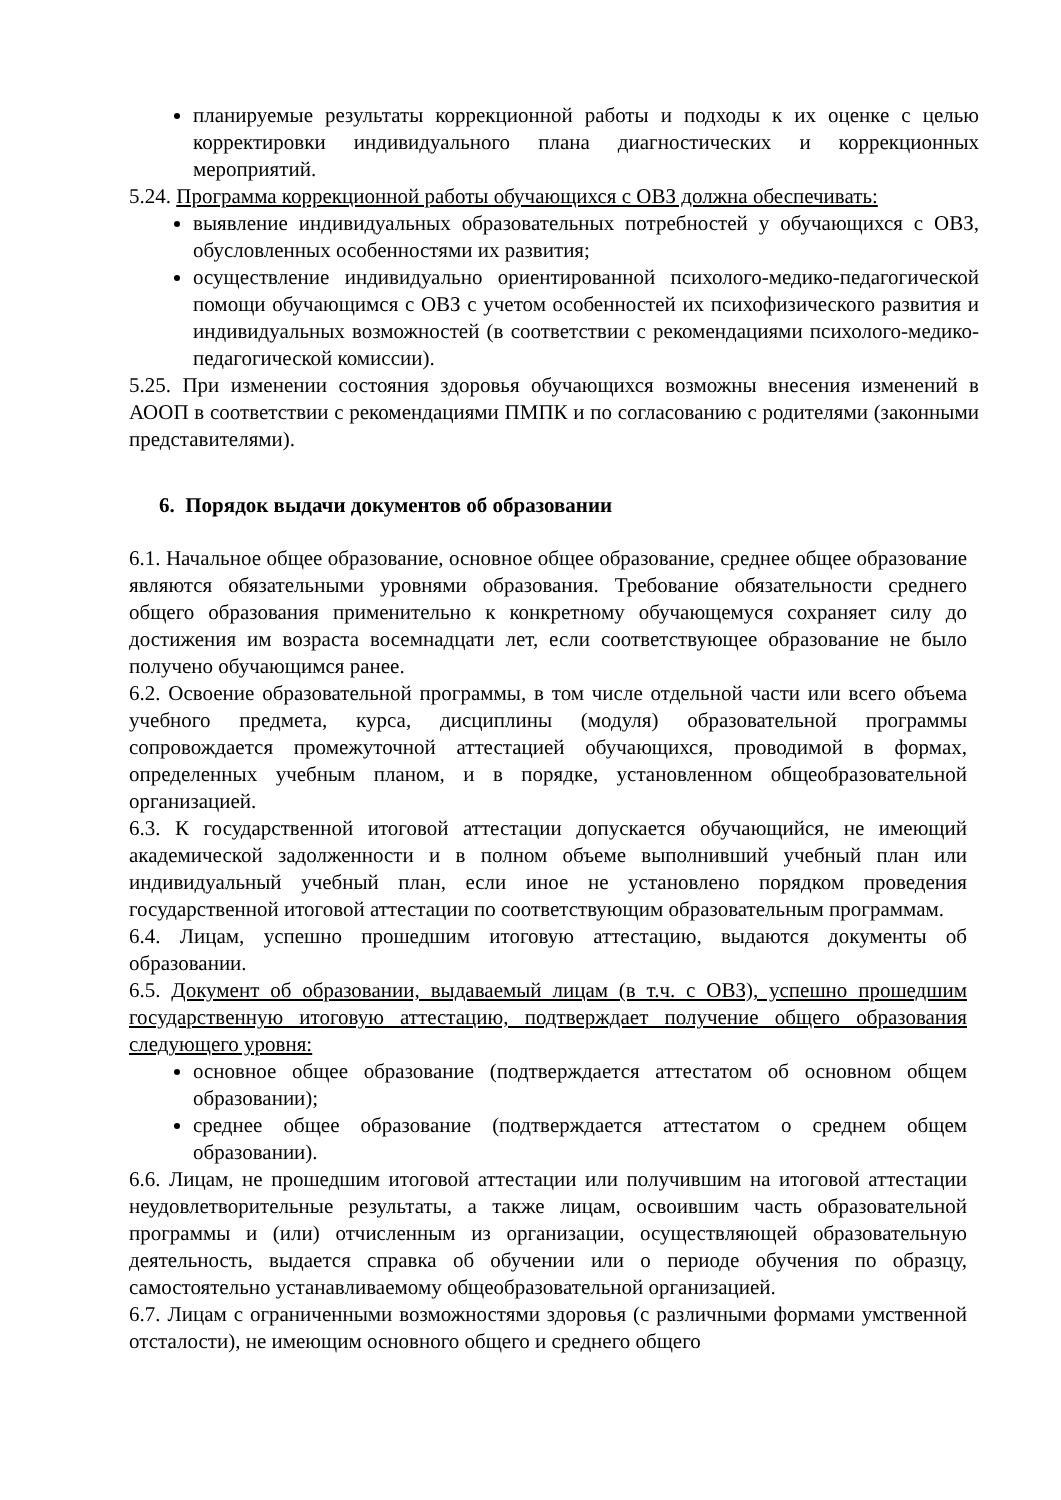планируемые результаты коррекционной работы и подходы к их оценке с целью корректировки индивидуального плана диагностических и коррекционных мероприятий.
5.24. Программа коррекционной работы обучающихся с ОВЗ должна обеспечивать:
выявление индивидуальных образовательных потребностей у обучающихся с ОВЗ, обусловленных особенностями их развития;
осуществление индивидуально ориентированной психолого-медико-педагогической помощи обучающимся с ОВЗ с учетом особенностей их психофизического развития и индивидуальных возможностей (в соответствии с рекомендациями психолого-медико-педагогической комиссии).
5.25. При изменении состояния здоровья обучающихся возможны внесения изменений в АООП в соответствии с рекомендациями ПМПК и по согласованию с родителями (законными представителями).
6. Порядок выдачи документов об образовании
6.1. Начальное общее образование, основное общее образование, среднее общее образование являются обязательными уровнями образования. Требование обязательности среднего общего образования применительно к конкретному обучающемуся сохраняет силу до достижения им возраста восемнадцати лет, если соответствующее образование не было получено обучающимся ранее.
6.2. Освоение образовательной программы, в том числе отдельной части или всего объема учебного предмета, курса, дисциплины (модуля) образовательной программы сопровождается промежуточной аттестацией обучающихся, проводимой в формах, определенных учебным планом, и в порядке, установленном общеобразовательной организацией.
6.3. К государственной итоговой аттестации допускается обучающийся, не имеющий академической задолженности и в полном объеме выполнивший учебный план или индивидуальный учебный план, если иное не установлено порядком проведения государственной итоговой аттестации по соответствующим образовательным программам.
6.4. Лицам, успешно прошедшим итоговую аттестацию, выдаются документы об образовании.
6.5. Документ об образовании, выдаваемый лицам (в т.ч. с ОВЗ), успешно прошедшим государственную итоговую аттестацию, подтверждает получение общего образования следующего уровня:
основное общее образование (подтверждается аттестатом об основном общем образовании);
среднее общее образование (подтверждается аттестатом о среднем общем образовании).
6.6. Лицам, не прошедшим итоговой аттестации или получившим на итоговой аттестации неудовлетворительные результаты, а также лицам, освоившим часть образовательной программы и (или) отчисленным из организации, осуществляющей образовательную деятельность, выдается справка об обучении или о периоде обучения по образцу, самостоятельно устанавливаемому общеобразовательной организацией.
6.7. Лицам с ограниченными возможностями здоровья (с различными формами умственной отсталости), не имеющим основного общего и среднего общего